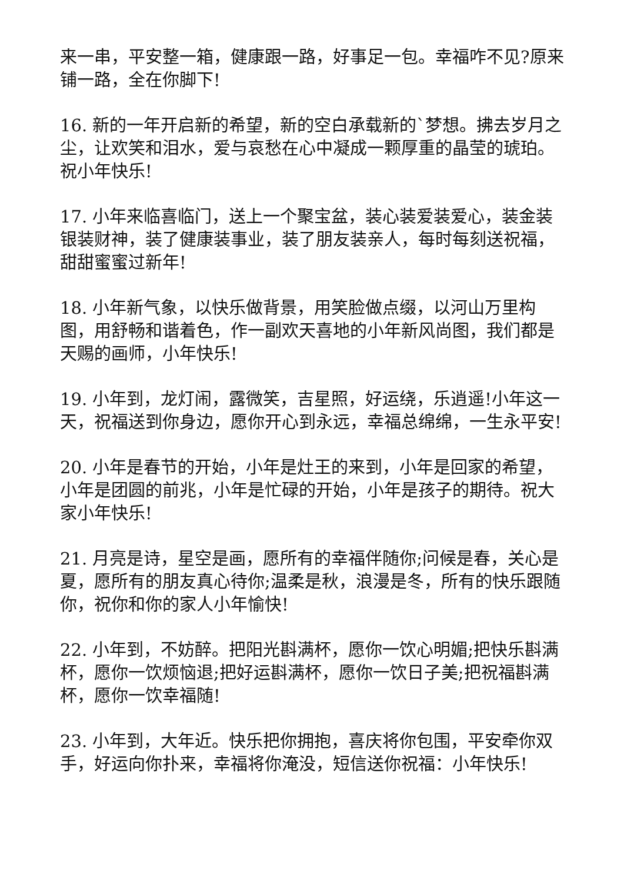来一串，平安整一箱，健康跟一路，好事足一包。幸福咋不见?原来铺一路，全在你脚下!
16. 新的一年开启新的希望，新的空白承载新的`梦想。拂去岁月之尘，让欢笑和泪水，爱与哀愁在心中凝成一颗厚重的晶莹的琥珀。祝小年快乐!
17. 小年来临喜临门，送上一个聚宝盆，装心装爱装爱心，装金装银装财神，装了健康装事业，装了朋友装亲人，每时每刻送祝福，甜甜蜜蜜过新年!
18. 小年新气象，以快乐做背景，用笑脸做点缀，以河山万里构图，用舒畅和谐着色，作一副欢天喜地的小年新风尚图，我们都是天赐的画师，小年快乐!
19. 小年到，龙灯闹，露微笑，吉星照，好运绕，乐逍遥!小年这一天，祝福送到你身边，愿你开心到永远，幸福总绵绵，一生永平安!
20. 小年是春节的开始，小年是灶王的来到，小年是回家的希望，小年是团圆的前兆，小年是忙碌的开始，小年是孩子的期待。祝大家小年快乐!
21. 月亮是诗，星空是画，愿所有的幸福伴随你;问候是春，关心是夏，愿所有的朋友真心待你;温柔是秋，浪漫是冬，所有的快乐跟随你，祝你和你的家人小年愉快!
22. 小年到，不妨醉。把阳光斟满杯，愿你一饮心明媚;把快乐斟满杯，愿你一饮烦恼退;把好运斟满杯，愿你一饮日子美;把祝福斟满杯，愿你一饮幸福随!
23. 小年到，大年近。快乐把你拥抱，喜庆将你包围，平安牵你双手，好运向你扑来，幸福将你淹没，短信送你祝福：小年快乐!